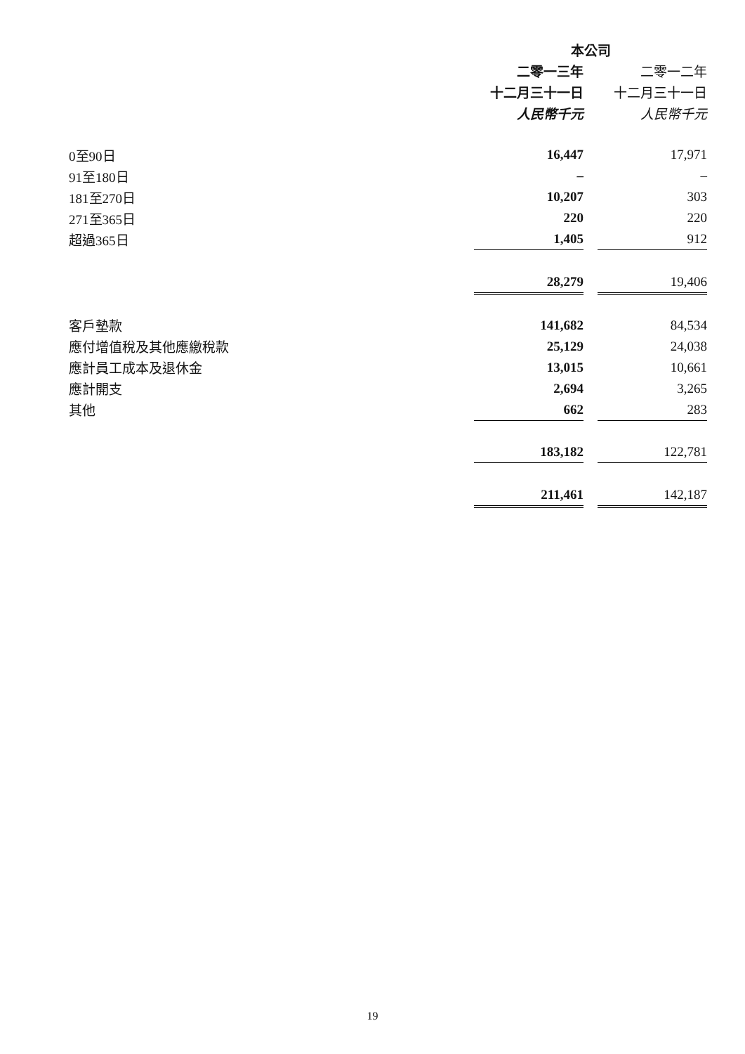| | 本公司 | | |
| --- | --- | --- | --- |
| | 二零一三年 | | 二零一二年 |
| | 十二月三十一日 | | 十二月三十一日 |
| | 人民幣千元 | | 人民幣千元 |
| 0至90日 | 16,447 | | 17,971 |
| 91至180日 | – | | – |
| 181至270日 | 10,207 | | 303 |
| 271至365日 | 220 | | 220 |
| 超過365日 | 1,405 | | 912 |
| | 28,279 | | 19,406 |
| 客戶墊款 | 141,682 | | 84,534 |
| 應付增值稅及其他應繳稅款 | 25,129 | | 24,038 |
| 應計員工成本及退休金 | 13,015 | | 10,661 |
| 應計開支 | 2,694 | | 3,265 |
| 其他 | 662 | | 283 |
| | 183,182 | | 122,781 |
| | 211,461 | | 142,187 |
19